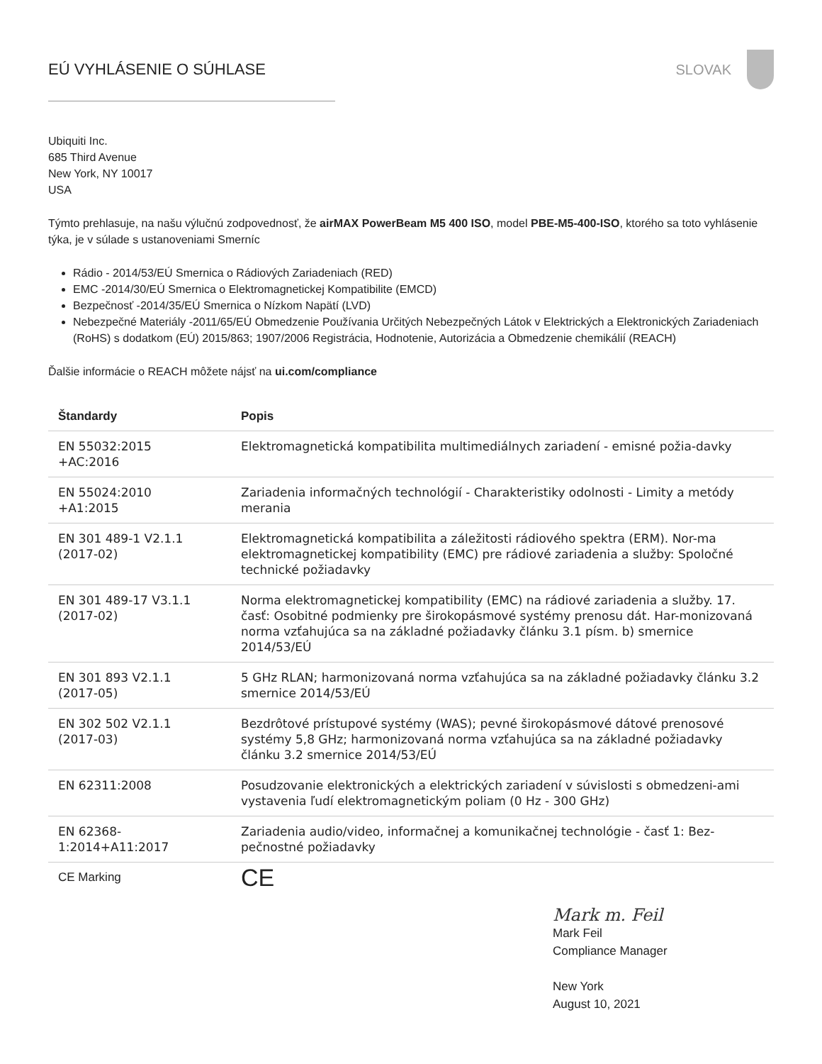EÚ VYHLÁSENIE O SÚHLASE SLOVAK
Ubiquiti Inc.
685 Third Avenue
New York, NY 10017
USA
Týmto prehlasuje, na našu výlučnú zodpovednosť, že airMAX PowerBeam M5 400 ISO, model PBE-M5-400-ISO, ktorého sa toto vyhlásenie týka, je v súlade s ustanoveniami Smerníc
Rádio - 2014/53/EÚ Smernica o Rádiových Zariadeniach (RED)
EMC -2014/30/EÚ Smernica o Elektromagnetickej Kompatibilite (EMCD)
Bezpečnosť -2014/35/EÚ Smernica o Nízkom Napätí (LVD)
Nebezpečné Materiály -2011/65/EÚ Obmedzenie Používania Určitých Nebezpečných Látok v Elektrických a Elektronických Zariadeniach (RoHS) s dodatkom (EÚ) 2015/863; 1907/2006 Registrácia, Hodnotenie, Autorizácia a Obmedzenie chemikálií (REACH)
Ďalšie informácie o REACH môžete nájsť na ui.com/compliance
| Štandardy | Popis |
| --- | --- |
| EN 55032:2015 +AC:2016 | Elektromagnetická kompatibilita multimediálnych zariadení - emisné požia-davky |
| EN 55024:2010 +A1:2015 | Zariadenia informačných technológií - Charakteristiky odolnosti - Limity a metódy merania |
| EN 301 489-1 V2.1.1 (2017-02) | Elektromagnetická kompatibilita a záležitosti rádiového spektra (ERM). Nor-ma elektromagnetickej kompatibility (EMC) pre rádiové zariadenia a služby: Spoločné technické požiadavky |
| EN 301 489-17 V3.1.1 (2017-02) | Norma elektromagnetickej kompatibility (EMC) na rádiové zariadenia a služby. 17. časť: Osobitné podmienky pre širokopásmové systémy prenosu dát. Har-monizovaná norma vzťahujúca sa na základné požiadavky článku 3.1 písm. b) smernice 2014/53/EÚ |
| EN 301 893 V2.1.1 (2017-05) | 5 GHz RLAN; harmonizovaná norma vzťahujúca sa na základné požiadavky článku 3.2 smernice 2014/53/EÚ |
| EN 302 502 V2.1.1 (2017-03) | Bezdrôtové prístupové systémy (WAS); pevné širokopásmové dátové prenosové systémy 5,8 GHz; harmonizovaná norma vzťahujúca sa na základné požiadavky článku 3.2 smernice 2014/53/EÚ |
| EN 62311:2008 | Posudzovanie elektronických a elektrických zariadení v súvislosti s obmedzeni-ami vystavenia ľudí elektromagnetickým poliam (0 Hz - 300 GHz) |
| EN 62368- 1:2014+A11:2017 | Zariadenia audio/video, informačnej a komunikačnej technológie - časť 1: Bez-pečnostné požiadavky |
| CE Marking | CE |
Mark m. Feil
Mark Feil
Compliance Manager
New York
August 10, 2021